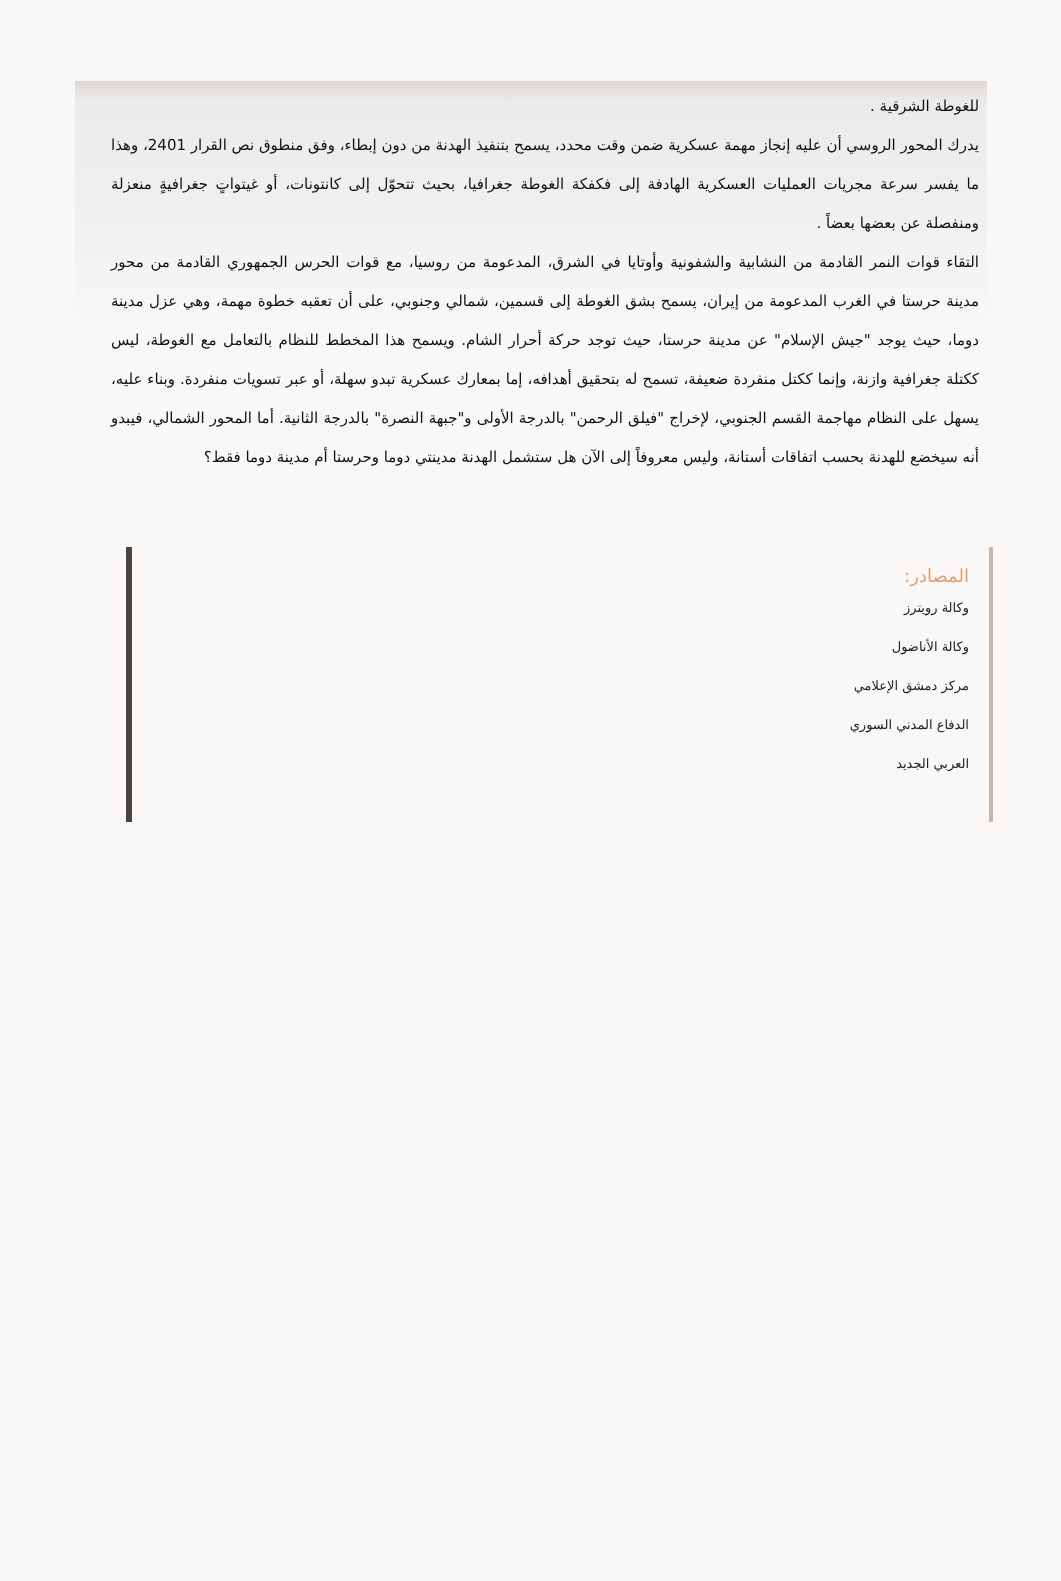للغوطة الشرقية .
يدرك المحور الروسي أن عليه إنجاز مهمة عسكرية ضمن وقت محدد، يسمح بتنفيذ الهدنة من دون إبطاء، وفق منطوق نص القرار 2401، وهذا ما يفسر سرعة مجريات العمليات العسكرية الهادفة إلى فكفكة الغوطة جغرافيا، بحيث تتحوّل إلى كانتونات، أو غيتواتٍ جغرافيةٍ منعزلة ومنفصلة عن بعضها بعضاً .
التقاء قوات النمر القادمة من النشابية والشفونية وأوتايا في الشرق، المدعومة من روسيا، مع قوات الحرس الجمهوري القادمة من محور مدينة حرستا في الغرب المدعومة من إيران، يسمح بشق الغوطة إلى قسمين، شمالي وجنوبي، على أن تعقبه خطوة مهمة، وهي عزل مدينة دوما، حيث يوجد "جيش الإسلام" عن مدينة حرستا، حيث توجد حركة أحرار الشام. ويسمح هذا المخطط للنظام بالتعامل مع الغوطة، ليس ككتلة جغرافية وازنة، وإنما ككتل منفردة ضعيفة، تسمح له بتحقيق أهدافه، إما بمعارك عسكرية تبدو سهلة، أو عبر تسويات منفردة. وبناء عليه، يسهل على النظام مهاجمة القسم الجنوبي، لإخراج "فيلق الرحمن" بالدرجة الأولى و"جبهة النصرة" بالدرجة الثانية. أما المحور الشمالي، فيبدو أنه سيخضع للهدنة بحسب اتفاقات أستانة، وليس معروفاً إلى الآن هل ستشمل الهدنة مدينتي دوما وحرستا أم مدينة دوما فقط؟
المصادر:
وكالة رويترز
وكالة الأناضول
مركز دمشق الإعلامي
الدفاع المدني السوري
العربي الجديد